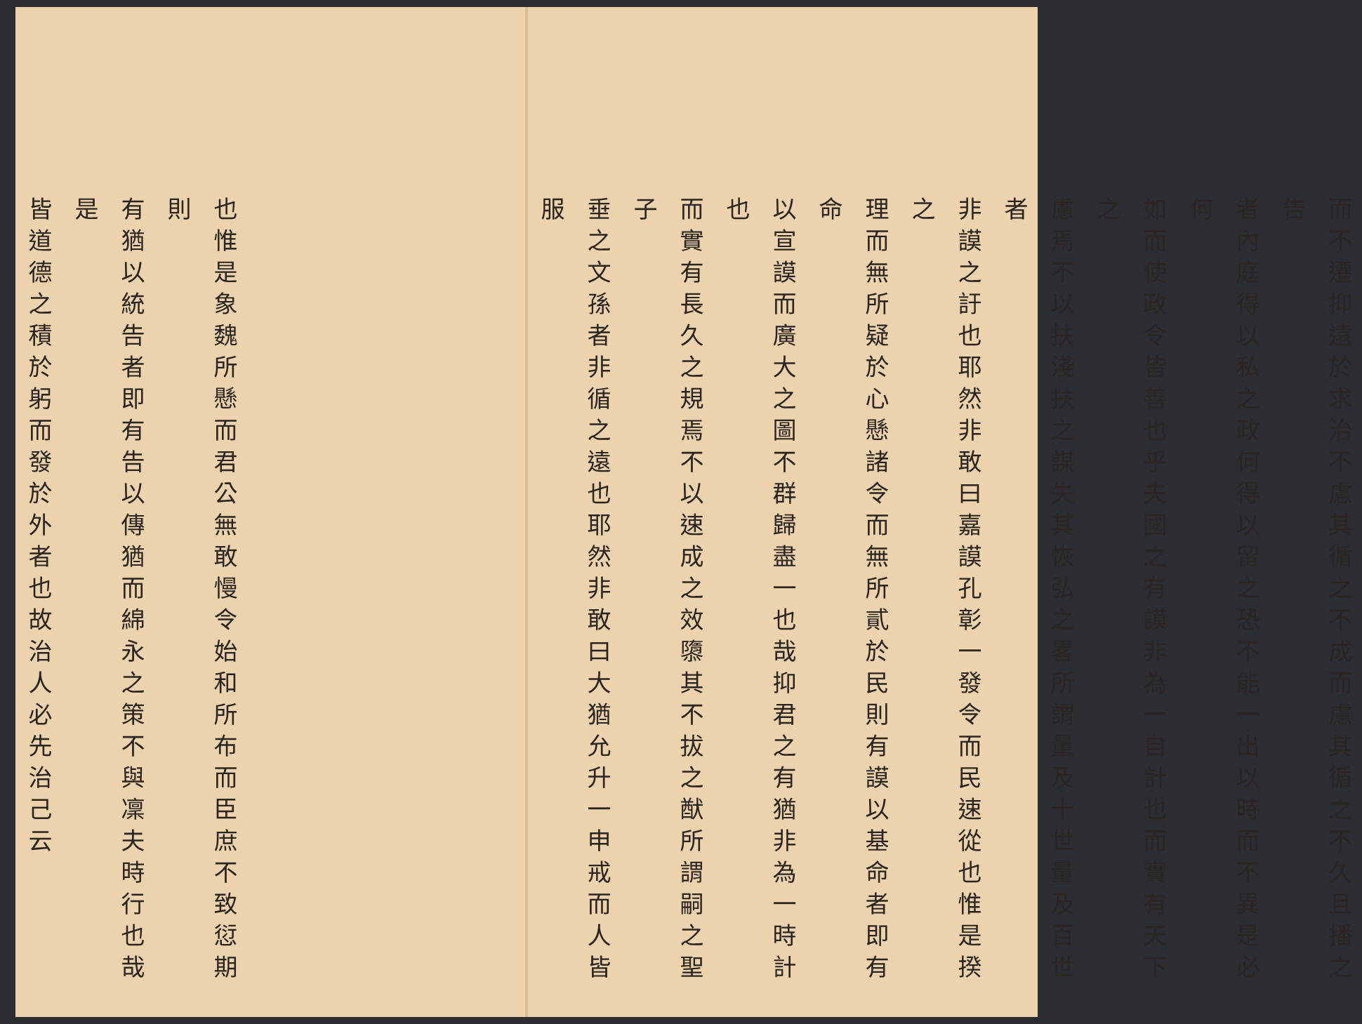而不遷抑遠於求治不慮其循之不成而慮其循之不久且播之告
者內庭得以私之政何得以留之恐不能一出以時而不異是必何
如而使政令皆善也乎夫國之有謨非為一自計也而實有天下之
慮焉不以扶淺扶之謀失其恢弘之畧所謂量及十世量及百世者
非謨之訏也耶然非敢曰嘉謨孔彰一發令而民速從也惟是揆之
理而無所疑於心懸諸令而無所貳於民則有謨以基命者即有命
以宣謨而廣大之圖不群歸盡一也哉抑君之有猶非為一時計也
而實有長久之規焉不以速成之效隳其不拔之猷所謂嗣之聖子
垂之文孫者非循之遠也耶然非敢曰大猶允升一申戒而人皆服
也惟是象魏所懸而君公無敢慢令始和所布而臣庶不致愆期則
有猶以統告者即有告以傳猶而綿永之策不與凜夫時行也哉是
皆道德之積於躬而發於外者也故治人必先治己云